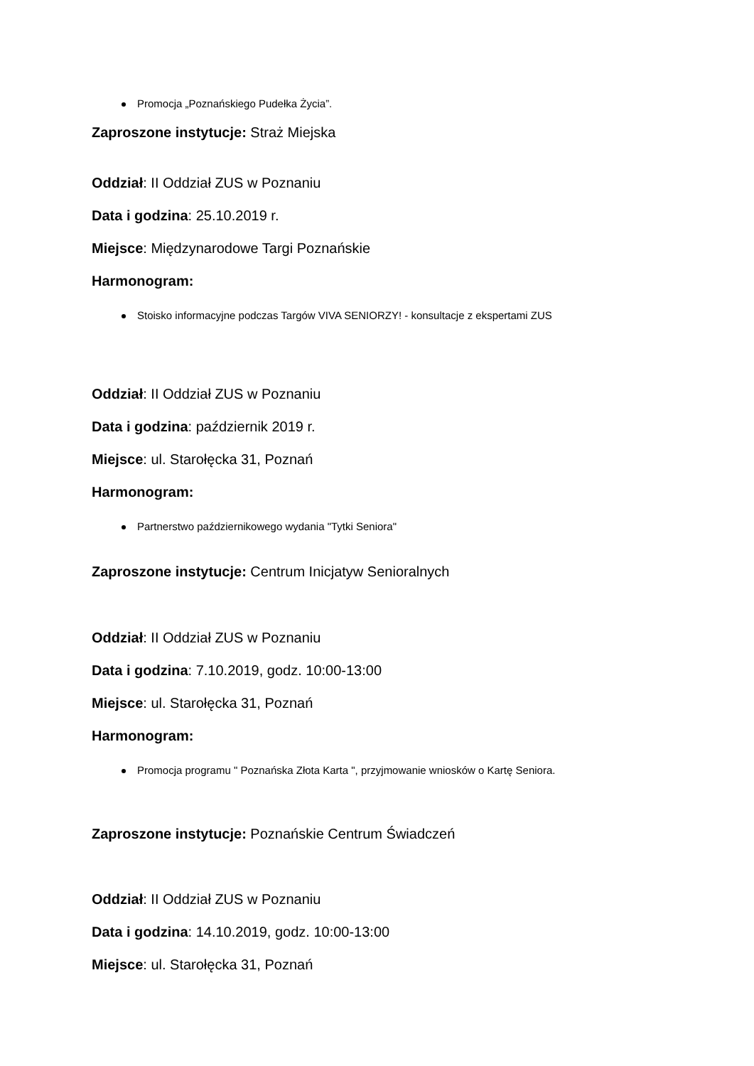Promocja „Poznańskiego Pudełka Życia”.
Zaproszone instytucje: Straż Miejska
Oddział: II Oddział ZUS w Poznaniu
Data i godzina: 25.10.2019 r.
Miejsce: Międzynarodowe Targi Poznańskie
Harmonogram:
Stoisko informacyjne podczas Targów VIVA SENIORZY! - konsultacje z ekspertami ZUS
Oddział: II Oddział ZUS w Poznaniu
Data i godzina: październik 2019 r.
Miejsce: ul. Starołęcka 31, Poznań
Harmonogram:
Partnerstwo październikowego wydania "Tytki Seniora"
Zaproszone instytucje: Centrum Inicjatyw Senioralnych
Oddział: II Oddział ZUS w Poznaniu
Data i godzina: 7.10.2019, godz. 10:00-13:00
Miejsce: ul. Starołęcka 31, Poznań
Harmonogram:
Promocja programu " Poznańska Złota Karta ", przyjmowanie wniosków o Kartę Seniora.
Zaproszone instytucje: Poznańskie Centrum Świadczeń
Oddział: II Oddział ZUS w Poznaniu
Data i godzina: 14.10.2019, godz. 10:00-13:00
Miejsce: ul. Starołęcka 31, Poznań